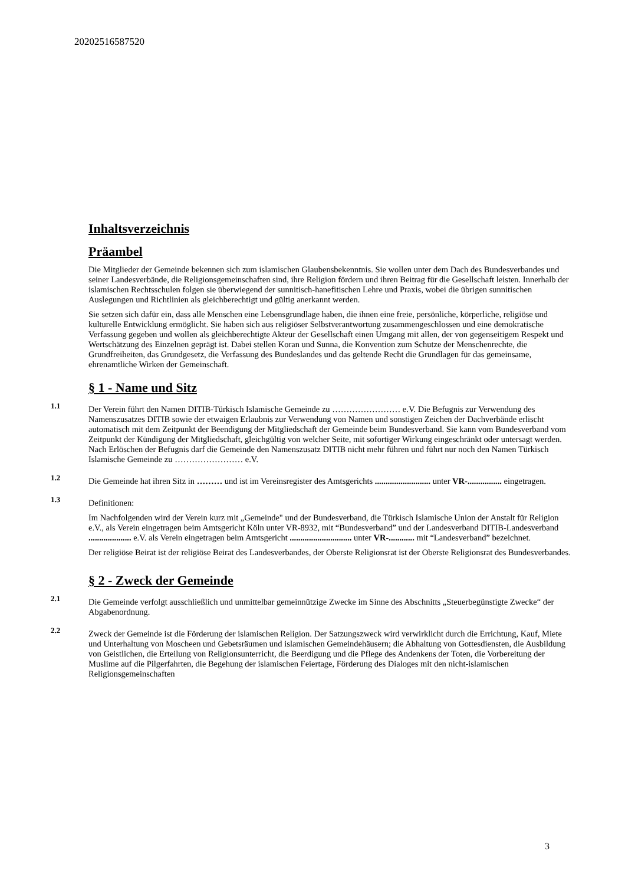20202516587520
Inhaltsverzeichnis
Präambel
Die Mitglieder der Gemeinde bekennen sich zum islamischen Glaubensbekenntnis. Sie wollen unter dem Dach des Bundesverbandes und seiner Landesverbände, die Religionsgemeinschaften sind, ihre Religion fördern und ihren Beitrag für die Gesellschaft leisten. Innerhalb der islamischen Rechtsschulen folgen sie überwiegend der sunnitisch-hanefitischen Lehre und Praxis, wobei die übrigen sunnitischen Auslegungen und Richtlinien als gleichberechtigt und gültig anerkannt werden.
Sie setzen sich dafür ein, dass alle Menschen eine Lebensgrundlage haben, die ihnen eine freie, persönliche, körperliche, religiöse und kulturelle Entwicklung ermöglicht. Sie haben sich aus religiöser Selbstverantwortung zusammengeschlossen und eine demokratische Verfassung gegeben und wollen als gleichberechtigte Akteur der Gesellschaft einen Umgang mit allen, der von gegenseitigem Respekt und Wertschätzung des Einzelnen geprägt ist. Dabei stellen Koran und Sunna, die Konvention zum Schutze der Menschenrechte, die Grundfreiheiten, das Grundgesetz, die Verfassung des Bundeslandes und das geltende Recht die Grundlagen für das gemeinsame, ehrenamtliche Wirken der Gemeinschaft.
§ 1 - Name und Sitz
1.1
Der Verein führt den Namen DITIB-Türkisch Islamische Gemeinde zu …………………… e.V. Die Befugnis zur Verwendung des Namenszusatzes DITIB sowie der etwaigen Erlaubnis zur Verwendung von Namen und sonstigen Zeichen der Dachverbände erlischt automatisch mit dem Zeitpunkt der Beendigung der Mitgliedschaft der Gemeinde beim Bundesverband. Sie kann vom Bundesverband vom Zeitpunkt der Kündigung der Mitgliedschaft, gleichgültig von welcher Seite, mit sofortiger Wirkung eingeschränkt oder untersagt werden. Nach Erlöschen der Befugnis darf die Gemeinde den Namenszusatz DITIB nicht mehr führen und führt nur noch den Namen Türkisch Islamische Gemeinde zu …………………… e.V.
1.2
Die Gemeinde hat ihren Sitz in ……… und ist im Vereinsregister des Amtsgerichts .......................... unter VR-................ eingetragen.
1.3
Definitionen:
Im Nachfolgenden wird der Verein kurz mit „Gemeinde" und der Bundesverband, die Türkisch Islamische Union der Anstalt für Religion e.V., als Verein eingetragen beim Amtsgericht Köln unter VR-8932, mit “Bundesverband” und der Landesverband DITIB-Landesverband .................... e.V. als Verein eingetragen beim Amtsgericht ............................. unter VR-............ mit “Landesverband” bezeichnet.
Der religiöse Beirat ist der religiöse Beirat des Landesverbandes, der Oberste Religionsrat ist der Oberste Religionsrat des Bundesverbandes.
§ 2 - Zweck der Gemeinde
2.1
Die Gemeinde verfolgt ausschließlich und unmittelbar gemeinnützige Zwecke im Sinne des Abschnitts „Steuerbegünstigte Zwecke“ der Abgabenordnung.
2.2
Zweck der Gemeinde ist die Förderung der islamischen Religion. Der Satzungszweck wird verwirklicht durch die Errichtung, Kauf, Miete und Unterhaltung von Moscheen und Gebetsräumen und islamischen Gemeindehäusern; die Abhaltung von Gottesdiensten, die Ausbildung von Geistlichen, die Erteilung von Religionsunterricht, die Beerdigung und die Pflege des Andenkens der Toten, die Vorbereitung der Muslime auf die Pilgerfahrten, die Begehung der islamischen Feiertage, Förderung des Dialoges mit den nicht-islamischen Religionsgemeinschaften
3